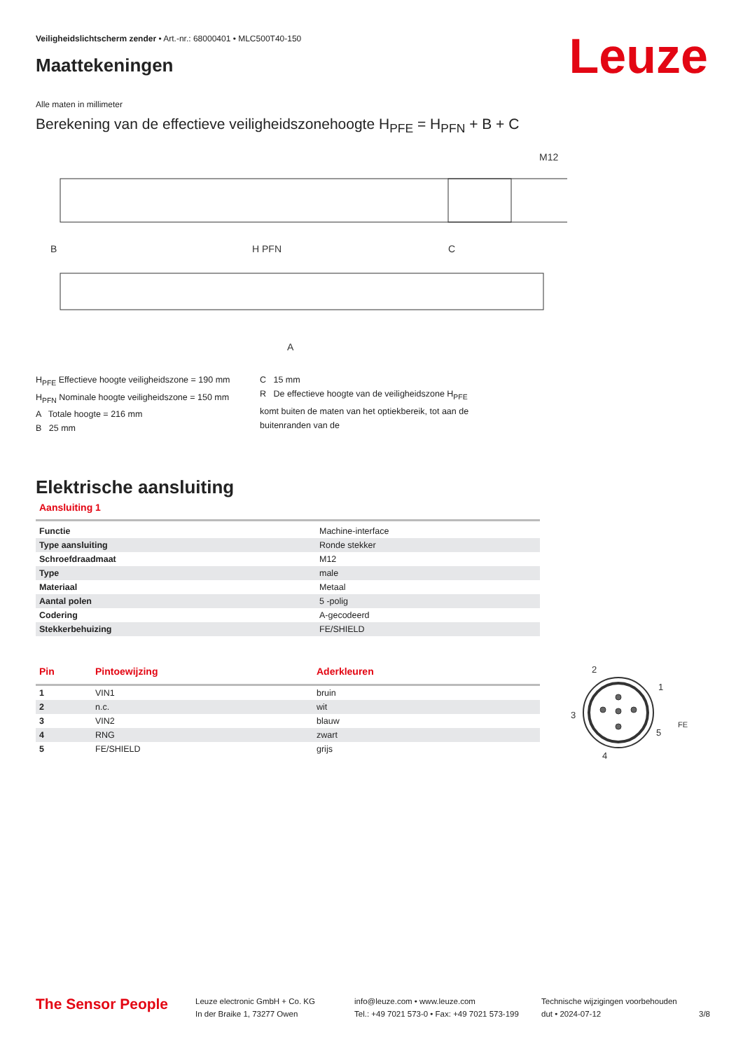Veiligheidslichtscherm zender • Art.-nr.: 68000401 • MLC500T40-150
Maattekeningen Leuze
Alle maten in millimeter
Berekening van de effectieve veiligheidszonehoogte H<sub>PFE</sub> = H<sub>PFN</sub> + B + C
B
H PFN
C
M12
A
H<sub>PFE</sub> Effectieve hoogte veiligheidszone = 190 mm
H<sub>PFN</sub> Nominale hoogte veiligheidszone = 150 mm
A Totale hoogte = 216 mm
B 25 mm
C 15 mm
R De effectieve hoogte van de veiligheidszone H<sub>PFE</sub> komt buiten de maten van het optiekbereik, tot aan de buitenranden van de
Elektrische aansluiting
Aansluiting 1
| Functie | Machine-interface |
| Type aansluiting | Ronde stekker |
| Schroefdraadmaat | M12 |
| Type | male |
| Materiaal | Metaal |
| Aantal polen | 5 -polig |
| Codering | A-gecodeerd |
| Stekkerbehuizing | FE/SHIELD |
| Pin | Pintoewijzing | Aderkleuren |
| 1 | VIN1 | bruin |
| 2 | n.c. | wit |
| 3 | VIN2 | blauw |
| 4 | RNG | zwart |
| 5 | FE/SHIELD | grijs |
2
1
3
5
4
FE
The Sensor People
Leuze electronic GmbH + Co. KG
In der Braike 1, 73277 Owen
info@leuze.com • www.leuze.com
Tel.: +49 7021 573-0 • Fax: +49 7021 573-199
Technische wijzigingen voorbehouden
dut • 2024-07-12
3/8